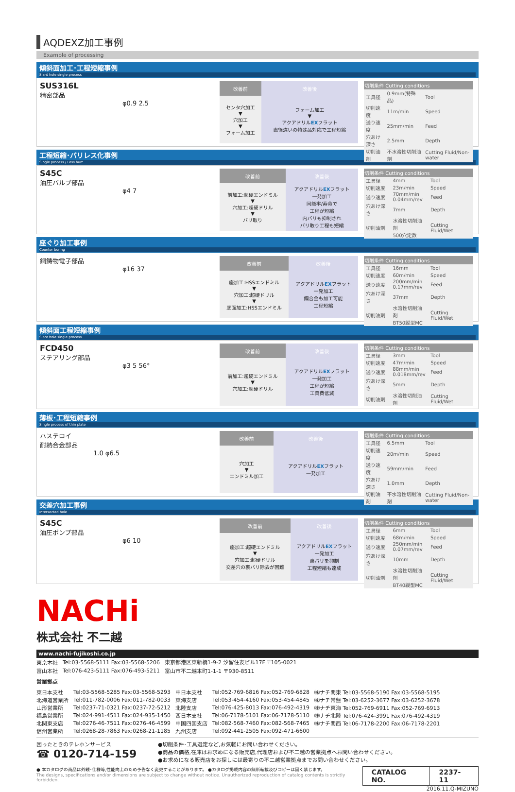AQDEXZ加工事例
Example of processing
傾斜面加工･工程短縮事例
Slant hole single process
SUS316L
精密部品
φ0.9 2.5
| 改善前 | 改善後 |
| --- | --- |
| センタ穴加工 ▼ 穴加工 ▼ フォーム加工 | フォーム加工 ▼ アクアドリル EX フラット 直径違いの特殊品対応で工程短縮 |
| 切削条件 Cutting conditions | | |
| --- | --- | --- |
| 工具径 | 0.9mm(特殊品) | Tool |
| 切削速度 | 11m/min | Speed |
| 送り速度 | 25mm/min | Feed |
| 穴あけ深さ | 2.5mm | Depth |
| 切削油剤 | 不水溶性切削油剤 | Cutting Fluid/Non-water |
工程短縮･バリレス化事例
Single process / Less burr
S45C
油圧バルブ部品
φ4 7
| 改善前 | 改善後 |
| --- | --- |
| 前加工:超硬エンドミル ▼ 穴加工:超硬ドリル ▼ バリ取り | アクアドリル EX フラット 一発加工 同能率/寿命で 工程が短縮 内バリも抑制され バリ取り工程も短縮 |
| 切削条件 Cutting conditions | | |
| --- | --- | --- |
| 工具径 | 4mm | Tool |
| 切削速度 | 23m/min | Speed |
| 送り速度 | 70mm/min 0.04mm/rev | Feed |
| 穴あけ深さ | 7mm | Depth |
| 切削油剤 | 水溶性切削油剤 500穴定数 | Cutting Fluid/Wet |
座ぐり加工事例
Counter boring
銅鋳物電子部品
φ16 37
| 改善前 | 改善後 |
| --- | --- |
| 座加工:HSSエンドミル ▼ 穴加工:超硬ドリル ▼ 底面加工:HSSエンドミル | アクアドリル EX フラット 一発加工 鋼合金も加工可能 工程短縮 |
| 切削条件 Cutting conditions | | |
| --- | --- | --- |
| 工具径 | 16mm | Tool |
| 切削速度 | 60m/min | Speed |
| 送り速度 | 200mm/min 0.17mm/rev | Feed |
| 穴あけ深さ | 37mm | Depth |
| 切削油剤 | 水溶性切削油剤 BT50縦型MC | Cutting Fluid/Wet |
傾斜面工程短縮事例
Slant hole single process
FCD450
ステアリング部品
φ3 5 56°
| 改善前 | 改善後 |
| --- | --- |
| 前加工:超硬エンドミル ▼ 穴加工:超硬ドリル | アクアドリル EX フラット 一発加工 工程が短縮 工具費低減 |
| 切削条件 Cutting conditions | | |
| --- | --- | --- |
| 工具径 | 3mm | Tool |
| 切削速度 | 47m/min | Speed |
| 送り速度 | 88mm/min 0.018mm/rev | Feed |
| 穴あけ深さ | 5mm | Depth |
| 切削油剤 | 水溶性切削油剤 | Cutting Fluid/Wet |
薄板･工程短縮事例
Single process of thin plate
ハステロイ
耐熱合金部品
1.0 φ6.5
| 改善前 | 改善後 |
| --- | --- |
| 穴加工 ▼ エンドミル加工 | アクアドリル EX フラット 一発加工 |
| 切削条件 Cutting conditions | | |
| --- | --- | --- |
| 工具径 | 6.5mm | Tool |
| 切削速度 | 20m/min | Speed |
| 送り速度 | 59mm/min | Feed |
| 穴あけ深さ | 1.0mm | Depth |
| 切削油剤 | 不水溶性切削油剤 | Cutting Fluid/Non-water |
交差穴加工事例
Intersected hole
S45C
油圧ポンプ部品
φ6 10
| 改善前 | 改善後 |
| --- | --- |
| 座加工:超硬エンドミル ▼ 穴加工:超硬ドリル 交差穴の裏バリ除去が困難 | アクアドリル EX フラット 一発加工 裏バリを抑制 工程短縮も達成 |
| 切削条件 Cutting conditions | | |
| --- | --- | --- |
| 工具径 | 6mm | Tool |
| 切削速度 | 68m/min | Speed |
| 送り速度 | 250mm/min 0.07mm/rev | Feed |
| 穴あけ深さ | 10mm | Depth |
| 切削油剤 | 水溶性切削油剤 BT40縦型MC | Cutting Fluid/Wet |
NACHi
株式会社 不二越
www.nachi-fujikoshi.co.jp
| 東京本社 | Tel:03-5568-5111 Fax:03-5568-5206 | 東京都港区東新橋1-9-2 汐留住友ビル17F 〒105-0021 |
| 富山本社 | Tel:076-423-5111 Fax:076-493-5211 | 富山市不二越本町1-1-1 〒930-8511 |
営業拠点
| 東日本支社 | Tel:03-5568-5285 Fax:03-5568-5293 | 中日本支社 | Tel:052-769-6816 Fax:052-769-6828 | ㈱ナチ関東 Tel:03-5568-5190 Fax:03-5568-5195 |
| 北海道営業所 | Tel:011-782-0006 Fax:011-782-0033 | 東海支店 | Tel:053-454-4160 Fax:053-454-4845 | ㈱ナチ常盤 Tel:03-6252-3677 Fax:03-6252-3678 |
| 山形営業所 | Tel:0237-71-0321 Fax:0237-72-5212 | 北陸支店 | Tel:076-425-8013 Fax:076-492-4319 | ㈱ナチ東海 Tel:052-769-6911 Fax:052-769-6913 |
| 福島営業所 | Tel:024-991-4511 Fax:024-935-1450 | 西日本支社 | Tel:06-7178-5101 Fax:06-7178-5110 | ㈱ナチ北陸 Tel:076-424-3991 Fax:076-492-4319 |
| 北関東支店 | Tel:0276-46-7511 Fax:0276-46-4599 | 中国四国支店 | Tel:082-568-7460 Fax:082-568-7465 | ㈱ナチ関西 Tel:06-7178-2200 Fax:06-7178-2201 |
| 信州営業所 | Tel:0268-28-7863 Fax:0268-21-1185 | 九州支店 | Tel:092-441-2505 Fax:092-471-6600 | |
困ったときのテレホンサービス
☎ 0120-714-159
●切削条件･工具選定など,お気軽にお問い合わせください。
●商品の価格,在庫はお求めになる販売店,代理店および不二越の営業拠点へお問い合わせください。
●お求めになる販売店をお探しには最寄りの不二越営業拠点までお問い合わせください。
● 本カタログの商品は外観･仕様等,性能向上のため予告なく変更することがあります。 ●カタログ掲載内容の無断転載及びコピーは固く禁じます。
The designs, specifications and/or dimensions are subject to change without notice. Unauthorized reproduction of catalog contents is strictly forbidden.
| CATALOG NO. | 2237-11 |
2016.11.Q-MIZUNO